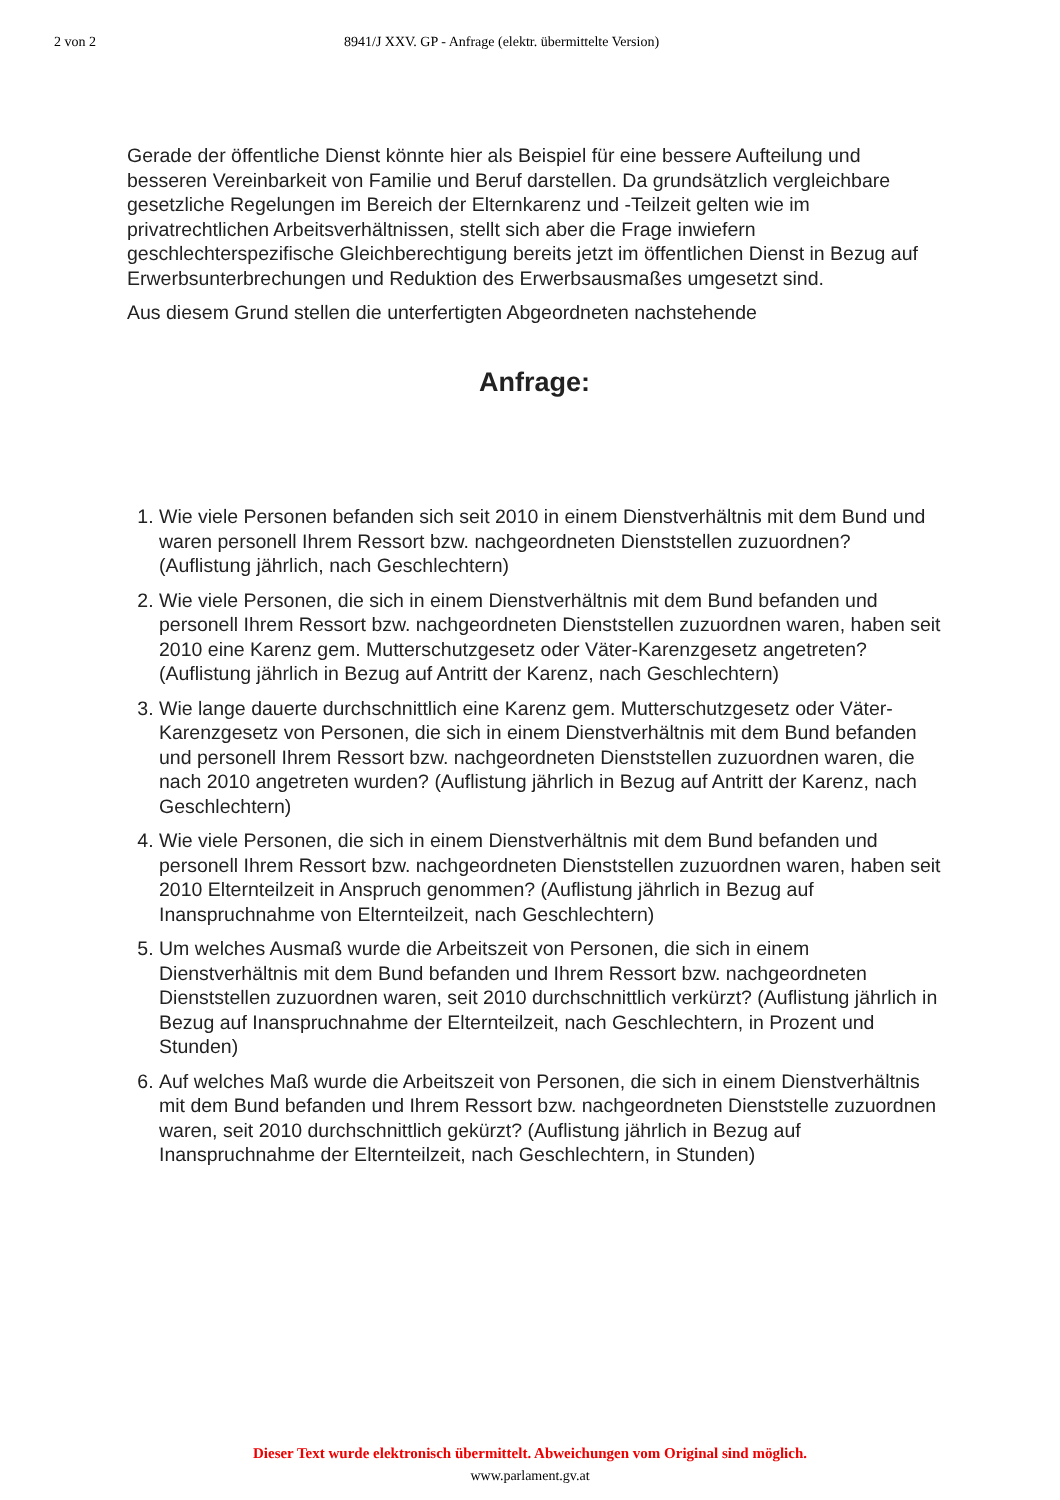2 von 2 8941/J XXV. GP - Anfrage (elektr. übermittelte Version)
Gerade der öffentliche Dienst könnte hier als Beispiel für eine bessere Aufteilung und besseren Vereinbarkeit von Familie und Beruf darstellen. Da grundsätzlich vergleichbare gesetzliche Regelungen im Bereich der Elternkarenz und -Teilzeit gelten wie im privatrechtlichen Arbeitsverhältnissen, stellt sich aber die Frage inwiefern geschlechterspezifische Gleichberechtigung bereits jetzt im öffentlichen Dienst in Bezug auf Erwerbsunterbrechungen und Reduktion des Erwerbsausmaßes umgesetzt sind.
Aus diesem Grund stellen die unterfertigten Abgeordneten nachstehende
Anfrage:
1. Wie viele Personen befanden sich seit 2010 in einem Dienstverhältnis mit dem Bund und waren personell Ihrem Ressort bzw. nachgeordneten Dienststellen zuzuordnen? (Auflistung jährlich, nach Geschlechtern)
2. Wie viele Personen, die sich in einem Dienstverhältnis mit dem Bund befanden und personell Ihrem Ressort bzw. nachgeordneten Dienststellen zuzuordnen waren, haben seit 2010 eine Karenz gem. Mutterschutzgesetz oder Väter-Karenzgesetz angetreten? (Auflistung jährlich in Bezug auf Antritt der Karenz, nach Geschlechtern)
3. Wie lange dauerte durchschnittlich eine Karenz gem. Mutterschutzgesetz oder Väter-Karenzgesetz von Personen, die sich in einem Dienstverhältnis mit dem Bund befanden und personell Ihrem Ressort bzw. nachgeordneten Dienststellen zuzuordnen waren, die nach 2010 angetreten wurden? (Auflistung jährlich in Bezug auf Antritt der Karenz, nach Geschlechtern)
4. Wie viele Personen, die sich in einem Dienstverhältnis mit dem Bund befanden und personell Ihrem Ressort bzw. nachgeordneten Dienststellen zuzuordnen waren, haben seit 2010 Elternteilzeit in Anspruch genommen? (Auflistung jährlich in Bezug auf Inanspruchnahme von Elternteilzeit, nach Geschlechtern)
5. Um welches Ausmaß wurde die Arbeitszeit von Personen, die sich in einem Dienstverhältnis mit dem Bund befanden und Ihrem Ressort bzw. nachgeordneten Dienststellen zuzuordnen waren, seit 2010 durchschnittlich verkürzt? (Auflistung jährlich in Bezug auf Inanspruchnahme der Elternteilzeit, nach Geschlechtern, in Prozent und Stunden)
6. Auf welches Maß wurde die Arbeitszeit von Personen, die sich in einem Dienstverhältnis mit dem Bund befanden und Ihrem Ressort bzw. nachgeordneten Dienststelle zuzuordnen waren, seit 2010 durchschnittlich gekürzt? (Auflistung jährlich in Bezug auf Inanspruchnahme der Elternteilzeit, nach Geschlechtern, in Stunden)
Dieser Text wurde elektronisch übermittelt. Abweichungen vom Original sind möglich.
www.parlament.gv.at